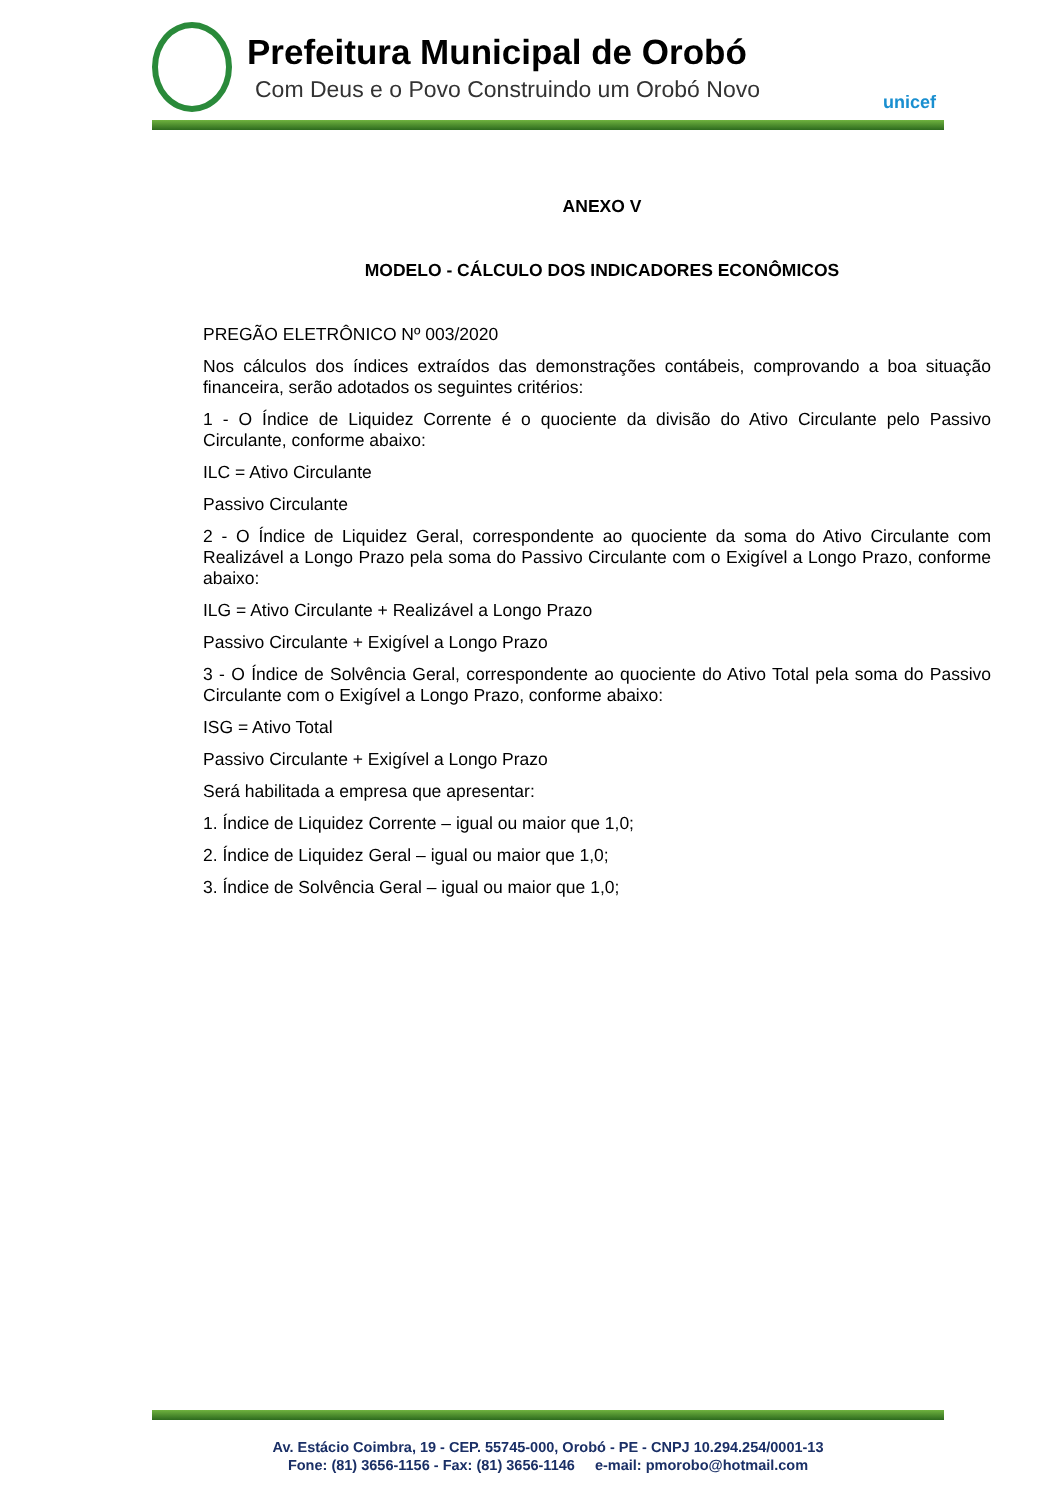Prefeitura Municipal de Orobó
Com Deus e o Povo Construindo um Orobó Novo unicef
ANEXO V
MODELO - CÁLCULO DOS INDICADORES ECONÔMICOS
PREGÃO ELETRÔNICO Nº 003/2020
Nos cálculos dos índices extraídos das demonstrações contábeis, comprovando a boa situação financeira, serão adotados os seguintes critérios:
1 - O Índice de Liquidez Corrente é o quociente da divisão do Ativo Circulante pelo Passivo Circulante, conforme abaixo:
ILC = Ativo Circulante
Passivo Circulante
2 - O Índice de Liquidez Geral, correspondente ao quociente da soma do Ativo Circulante com Realizável a Longo Prazo pela soma do Passivo Circulante com o Exigível a Longo Prazo, conforme abaixo:
ILG = Ativo Circulante + Realizável a Longo Prazo
Passivo Circulante + Exigível a Longo Prazo
3 - O Índice de Solvência Geral, correspondente ao quociente do Ativo Total pela soma do Passivo Circulante com o Exigível a Longo Prazo, conforme abaixo:
ISG = Ativo Total
Passivo Circulante + Exigível a Longo Prazo
Será habilitada a empresa que apresentar:
1. Índice de Liquidez Corrente – igual ou maior que 1,0;
2. Índice de Liquidez Geral – igual ou maior que 1,0;
3. Índice de Solvência Geral – igual ou maior que 1,0;
Av. Estácio Coimbra, 19 - CEP. 55745-000, Orobó - PE - CNPJ 10.294.254/0001-13
Fone: (81) 3656-1156 - Fax: (81) 3656-1146 e-mail: pmorobo@hotmail.com